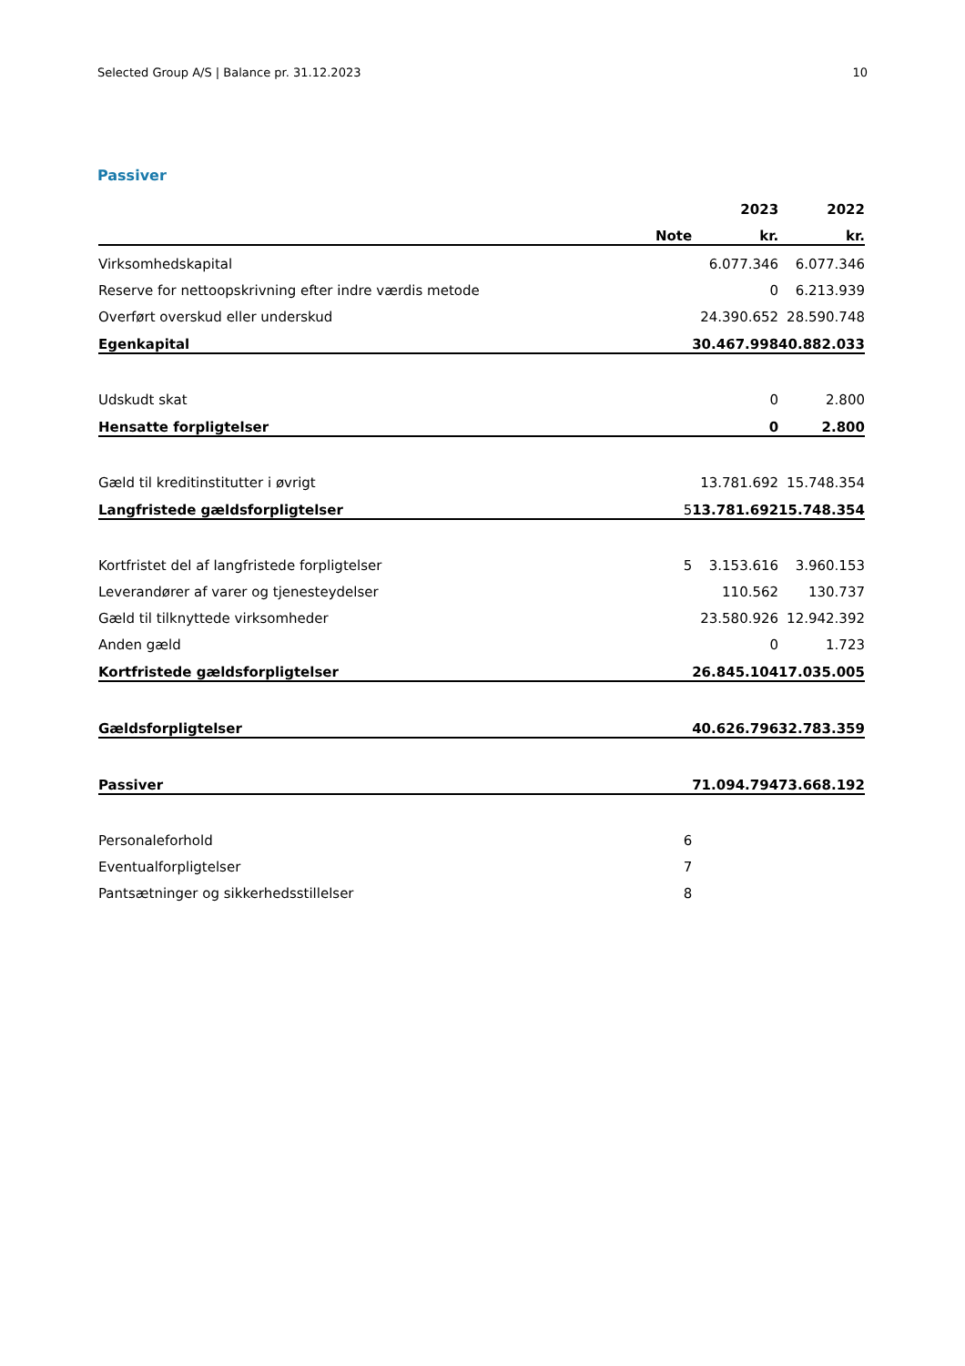Selected Group A/S | Balance pr. 31.12.2023 10
Passiver
| | | 2023 | 2022 |
| --- | --- | --- | --- |
| | Note | kr. | kr. |
| Virksomhedskapital | | 6.077.346 | 6.077.346 |
| Reserve for nettoopskrivning efter indre værdis metode | | 0 | 6.213.939 |
| Overført overskud eller underskud | | 24.390.652 | 28.590.748 |
| Egenkapital | | 30.467.998 | 40.882.033 |
| Udskudt skat | | 0 | 2.800 |
| Hensatte forpligtelser | | 0 | 2.800 |
| Gæld til kreditinstitutter i øvrigt | | 13.781.692 | 15.748.354 |
| Langfristede gældsforpligtelser | 5 | 13.781.692 | 15.748.354 |
| Kortfristet del af langfristede forpligtelser | 5 | 3.153.616 | 3.960.153 |
| Leverandører af varer og tjenesteydelser | | 110.562 | 130.737 |
| Gæld til tilknyttede virksomheder | | 23.580.926 | 12.942.392 |
| Anden gæld | | 0 | 1.723 |
| Kortfristede gældsforpligtelser | | 26.845.104 | 17.035.005 |
| Gældsforpligtelser | | 40.626.796 | 32.783.359 |
| Passiver | | 71.094.794 | 73.668.192 |
| Personaleforhold | 6 | | |
| Eventualforpligtelser | 7 | | |
| Pantsætninger og sikkerhedsstillelser | 8 | | |